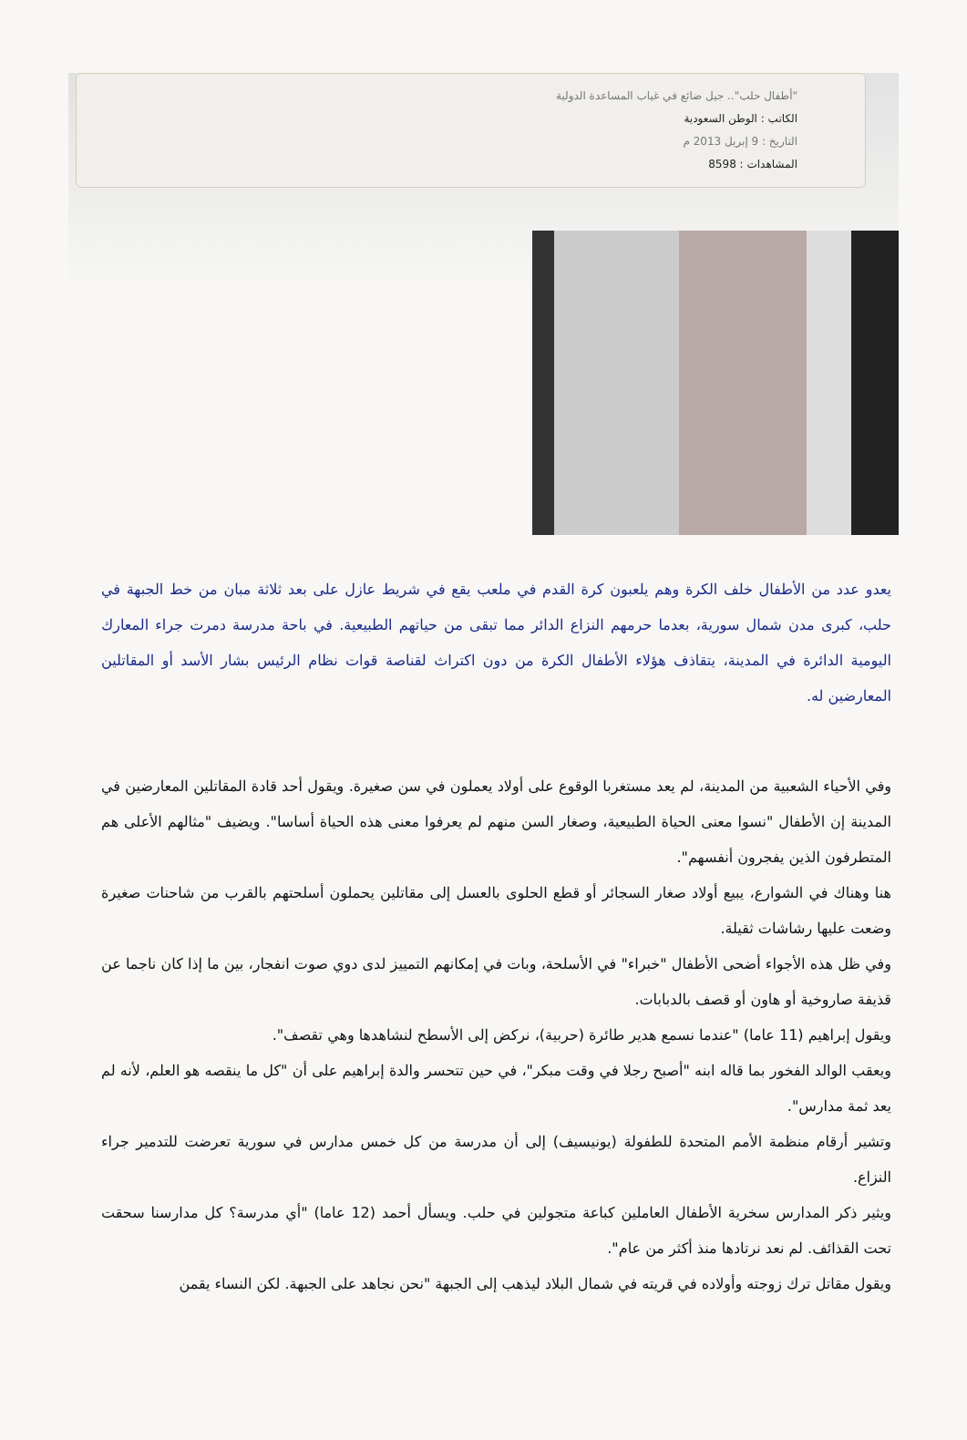"أطفال حلب".. جيل ضائع في غياب المساعدة الدولية
الكاتب : الوطن السعودية
التاريخ : 9 إبريل 2013 م
المشاهدات : 8598
يعدو عدد من الأطفال خلف الكرة وهم يلعبون كرة القدم في ملعب يقع في شريط عازل على بعد ثلاثة مبان من خط الجبهة في حلب، كبرى مدن شمال سورية، بعدما حرمهم النزاع الدائر مما تبقى من حياتهم الطبيعية. في باحة مدرسة دمرت جراء المعارك اليومية الدائرة في المدينة، يتقاذف هؤلاء الأطفال الكرة من دون اكتراث لقناصة قوات نظام الرئيس بشار الأسد أو المقاتلين المعارضين له.
وفي الأحياء الشعبية من المدينة، لم يعد مستغربا الوقوع على أولاد يعملون في سن صغيرة. ويقول أحد قادة المقاتلين المعارضين في المدينة إن الأطفال "نسوا معنى الحياة الطبيعية، وصغار السن منهم لم يعرفوا معنى هذه الحياة أساسا". ويضيف "مثالهم الأعلى هم المتطرفون الذين يفجرون أنفسهم".
هنا وهناك في الشوارع، يبيع أولاد صغار السجائر أو قطع الحلوى بالعسل إلى مقاتلين يحملون أسلحتهم بالقرب من شاحنات صغيرة وضعت عليها رشاشات ثقيلة.
وفي ظل هذه الأجواء أضحى الأطفال "خبراء" في الأسلحة، وبات في إمكانهم التمييز لدى دوي صوت انفجار، بين ما إذا كان ناجما عن قذيفة صاروخية أو هاون أو قصف بالدبابات.
ويقول إبراهيم (11 عاما) "عندما نسمع هدير طائرة (حربية)، نركض إلى الأسطح لنشاهدها وهي تقصف".
ويعقب الوالد الفخور بما قاله ابنه "أصبح رجلا في وقت مبكر"، في حين تتحسر والدة إبراهيم على أن "كل ما ينقصه هو العلم، لأنه لم يعد ثمة مدارس".
وتشير أرقام منظمة الأمم المتحدة للطفولة (يونيسيف) إلى أن مدرسة من كل خمس مدارس في سورية تعرضت للتدمير جراء النزاع.
ويثير ذكر المدارس سخرية الأطفال العاملين كباعة متجولين في حلب. ويسأل أحمد (12 عاما) "أي مدرسة؟ كل مدارسنا سحقت تحت القذائف. لم نعد نرتادها منذ أكثر من عام".
ويقول مقاتل ترك زوجته وأولاده في قريته في شمال البلاد ليذهب إلى الجبهة "نحن نجاهد على الجبهة. لكن النساء يقمن